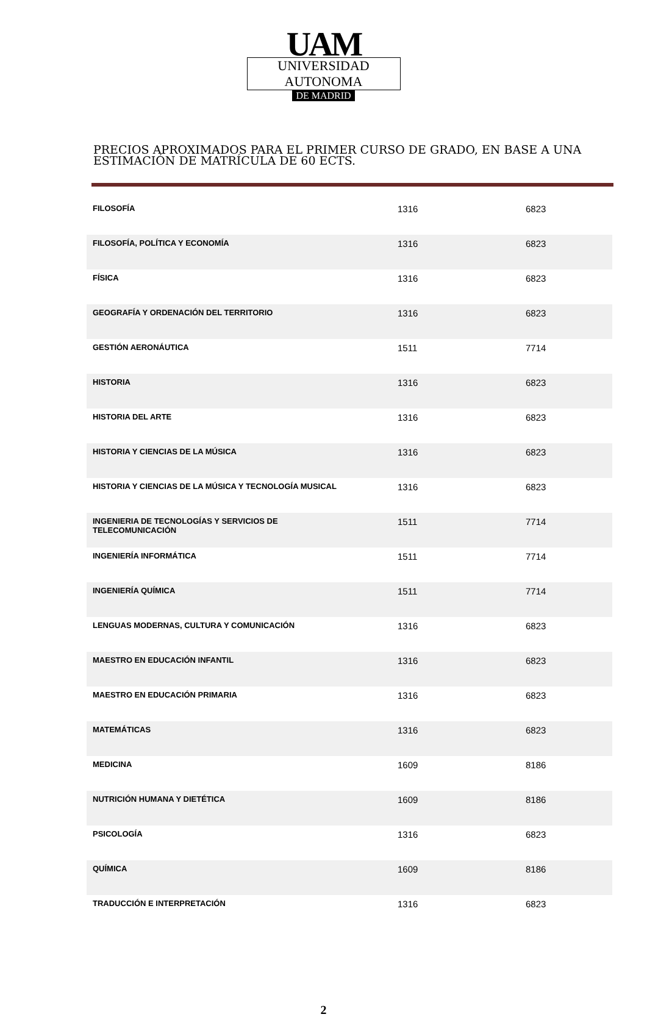UAM
UNIVERSIDAD AUTONOMA
DE MADRID
PRECIOS APROXIMADOS PARA EL PRIMER CURSO DE GRADO, EN BASE A UNA ESTIMACIÓN DE MATRÍCULA DE 60 ECTS.
| FILOSOFÍA | 1316 | 6823 |
| FILOSOFÍA, POLÍTICA Y ECONOMÍA | 1316 | 6823 |
| FÍSICA | 1316 | 6823 |
| GEOGRAFÍA Y ORDENACIÓN DEL TERRITORIO | 1316 | 6823 |
| GESTIÓN AERONÁUTICA | 1511 | 7714 |
| HISTORIA | 1316 | 6823 |
| HISTORIA DEL ARTE | 1316 | 6823 |
| HISTORIA Y CIENCIAS DE LA MÚSICA | 1316 | 6823 |
| HISTORIA Y CIENCIAS DE LA MÚSICA Y TECNOLOGÍA MUSICAL | 1316 | 6823 |
| INGENIERIA DE TECNOLOGÍAS Y SERVICIOS DE TELECOMUNICACIÓN | 1511 | 7714 |
| INGENIERÍA INFORMÁTICA | 1511 | 7714 |
| INGENIERÍA QUÍMICA | 1511 | 7714 |
| LENGUAS MODERNAS, CULTURA Y COMUNICACIÓN | 1316 | 6823 |
| MAESTRO EN EDUCACIÓN INFANTIL | 1316 | 6823 |
| MAESTRO EN EDUCACIÓN PRIMARIA | 1316 | 6823 |
| MATEMÁTICAS | 1316 | 6823 |
| MEDICINA | 1609 | 8186 |
| NUTRICIÓN HUMANA Y DIETÉTICA | 1609 | 8186 |
| PSICOLOGÍA | 1316 | 6823 |
| QUÍMICA | 1609 | 8186 |
| TRADUCCIÓN E INTERPRETACIÓN | 1316 | 6823 |
2